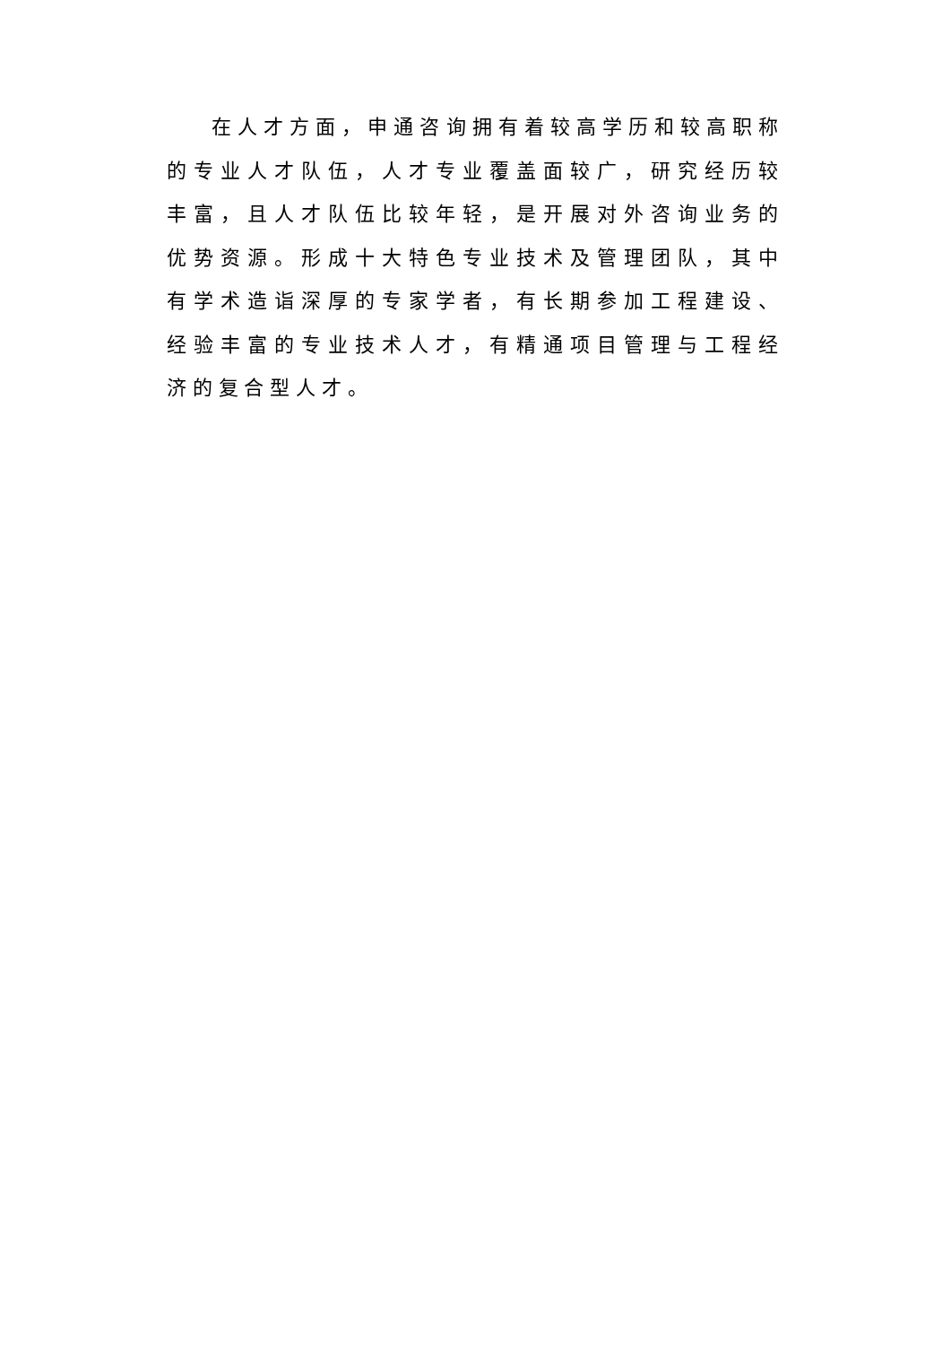在人才方面，申通咨询拥有着较高学历和较高职称的专业人才队伍，人才专业覆盖面较广，研究经历较丰富，且人才队伍比较年轻，是开展对外咨询业务的优势资源。形成十大特色专业技术及管理团队，其中有学术造诣深厚的专家学者，有长期参加工程建设、经验丰富的专业技术人才，有精通项目管理与工程经济的复合型人才。